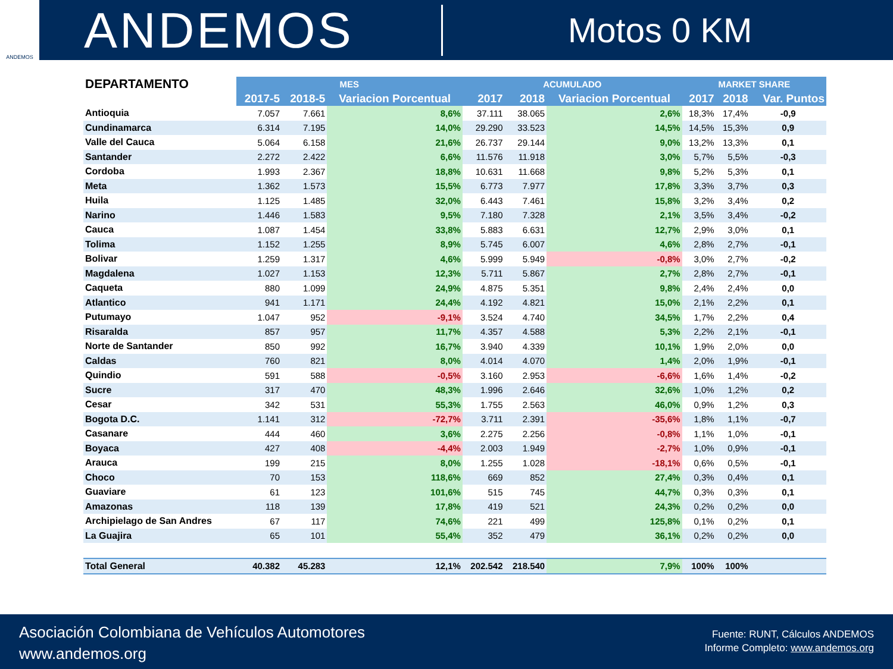ANDEMOS
ANDEMOS
Motos 0 KM
| DEPARTAMENTO | MES | | | ACUMULADO | | | MARKET SHARE | | |
| --- | --- | --- | --- | --- | --- | --- | --- | --- | --- |
| | 2017-5 | 2018-5 | Variacion Porcentual | 2017 | 2018 | Variacion Porcentual | 2017 | 2018 | Var. Puntos |
| Antioquia | 7.057 | 7.661 | 8,6% | 37.111 | 38.065 | 2,6% | 18,3% | 17,4% | -0,9 |
| Cundinamarca | 6.314 | 7.195 | 14,0% | 29.290 | 33.523 | 14,5% | 14,5% | 15,3% | 0,9 |
| Valle del Cauca | 5.064 | 6.158 | 21,6% | 26.737 | 29.144 | 9,0% | 13,2% | 13,3% | 0,1 |
| Santander | 2.272 | 2.422 | 6,6% | 11.576 | 11.918 | 3,0% | 5,7% | 5,5% | -0,3 |
| Cordoba | 1.993 | 2.367 | 18,8% | 10.631 | 11.668 | 9,8% | 5,2% | 5,3% | 0,1 |
| Meta | 1.362 | 1.573 | 15,5% | 6.773 | 7.977 | 17,8% | 3,3% | 3,7% | 0,3 |
| Huila | 1.125 | 1.485 | 32,0% | 6.443 | 7.461 | 15,8% | 3,2% | 3,4% | 0,2 |
| Narino | 1.446 | 1.583 | 9,5% | 7.180 | 7.328 | 2,1% | 3,5% | 3,4% | -0,2 |
| Cauca | 1.087 | 1.454 | 33,8% | 5.883 | 6.631 | 12,7% | 2,9% | 3,0% | 0,1 |
| Tolima | 1.152 | 1.255 | 8,9% | 5.745 | 6.007 | 4,6% | 2,8% | 2,7% | -0,1 |
| Bolivar | 1.259 | 1.317 | 4,6% | 5.999 | 5.949 | -0,8% | 3,0% | 2,7% | -0,2 |
| Magdalena | 1.027 | 1.153 | 12,3% | 5.711 | 5.867 | 2,7% | 2,8% | 2,7% | -0,1 |
| Caqueta | 880 | 1.099 | 24,9% | 4.875 | 5.351 | 9,8% | 2,4% | 2,4% | 0,0 |
| Atlantico | 941 | 1.171 | 24,4% | 4.192 | 4.821 | 15,0% | 2,1% | 2,2% | 0,1 |
| Putumayo | 1.047 | 952 | -9,1% | 3.524 | 4.740 | 34,5% | 1,7% | 2,2% | 0,4 |
| Risaralda | 857 | 957 | 11,7% | 4.357 | 4.588 | 5,3% | 2,2% | 2,1% | -0,1 |
| Norte de Santander | 850 | 992 | 16,7% | 3.940 | 4.339 | 10,1% | 1,9% | 2,0% | 0,0 |
| Caldas | 760 | 821 | 8,0% | 4.014 | 4.070 | 1,4% | 2,0% | 1,9% | -0,1 |
| Quindio | 591 | 588 | -0,5% | 3.160 | 2.953 | -6,6% | 1,6% | 1,4% | -0,2 |
| Sucre | 317 | 470 | 48,3% | 1.996 | 2.646 | 32,6% | 1,0% | 1,2% | 0,2 |
| Cesar | 342 | 531 | 55,3% | 1.755 | 2.563 | 46,0% | 0,9% | 1,2% | 0,3 |
| Bogota D.C. | 1.141 | 312 | -72,7% | 3.711 | 2.391 | -35,6% | 1,8% | 1,1% | -0,7 |
| Casanare | 444 | 460 | 3,6% | 2.275 | 2.256 | -0,8% | 1,1% | 1,0% | -0,1 |
| Boyaca | 427 | 408 | -4,4% | 2.003 | 1.949 | -2,7% | 1,0% | 0,9% | -0,1 |
| Arauca | 199 | 215 | 8,0% | 1.255 | 1.028 | -18,1% | 0,6% | 0,5% | -0,1 |
| Choco | 70 | 153 | 118,6% | 669 | 852 | 27,4% | 0,3% | 0,4% | 0,1 |
| Guaviare | 61 | 123 | 101,6% | 515 | 745 | 44,7% | 0,3% | 0,3% | 0,1 |
| Amazonas | 118 | 139 | 17,8% | 419 | 521 | 24,3% | 0,2% | 0,2% | 0,0 |
| Archipielago de San Andres | 67 | 117 | 74,6% | 221 | 499 | 125,8% | 0,1% | 0,2% | 0,1 |
| La Guajira | 65 | 101 | 55,4% | 352 | 479 | 36,1% | 0,2% | 0,2% | 0,0 |
| Total General | 40.382 | 45.283 | 12,1% | 202.542 | 218.540 | 7,9% | 100% | 100% | |
Asociación Colombiana de Vehículos Automotores
www.andemos.org
Fuente: RUNT, Cálculos ANDEMOS
Informe Completo: www.andemos.org